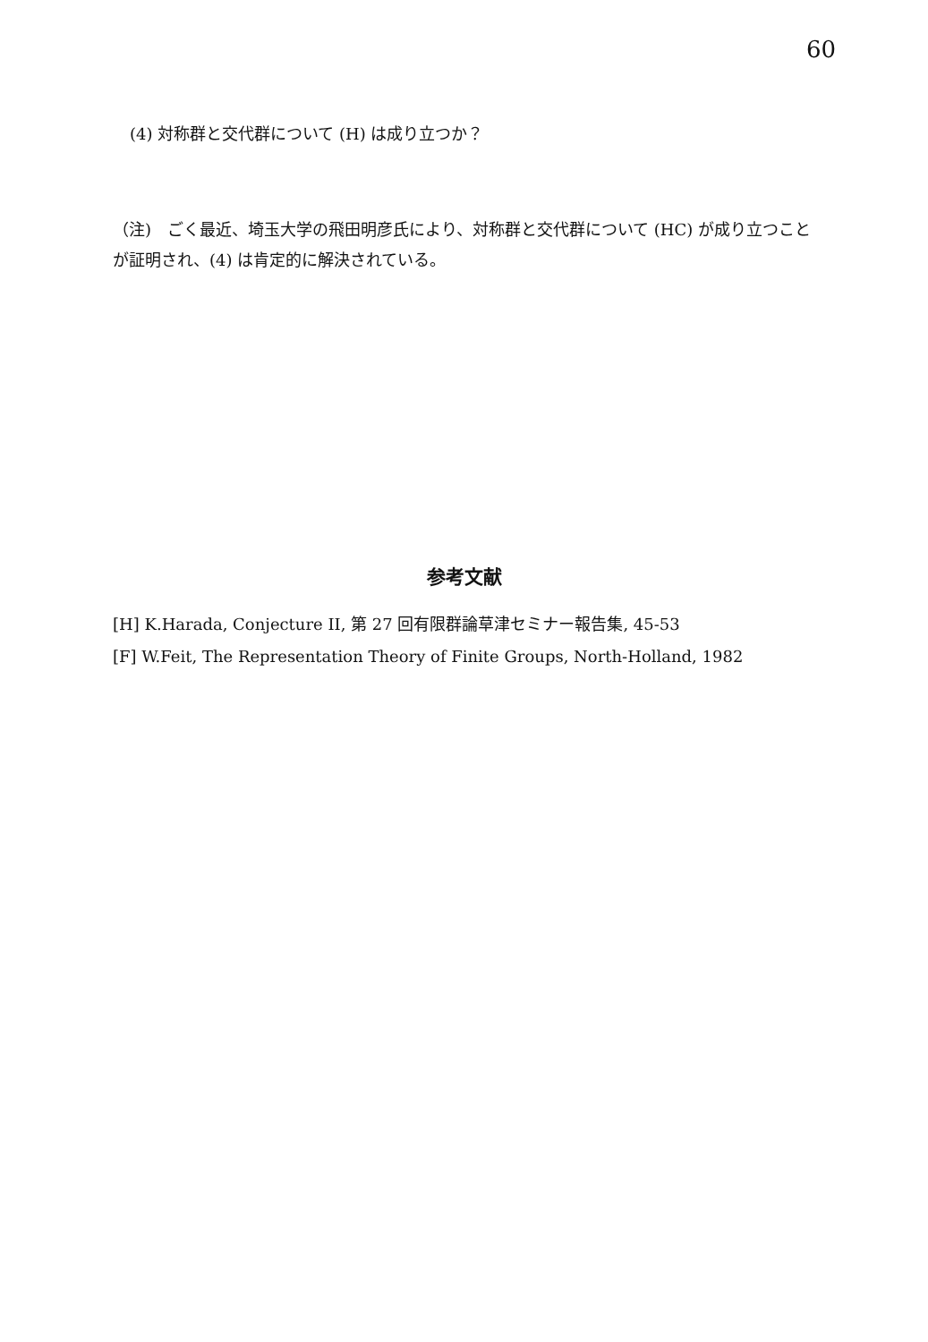60
(4) 対称群と交代群について (H) は成り立つか？
（注)　ごく最近、埼玉大学の飛田明彦氏により、対称群と交代群について (HC) が成り立つことが証明され、(4) は肯定的に解決されている。
参考文献
[H] K.Harada, Conjecture II, 第 27 回有限群論草津セミナー報告集, 45-53
[F] W.Feit, The Representation Theory of Finite Groups, North-Holland, 1982